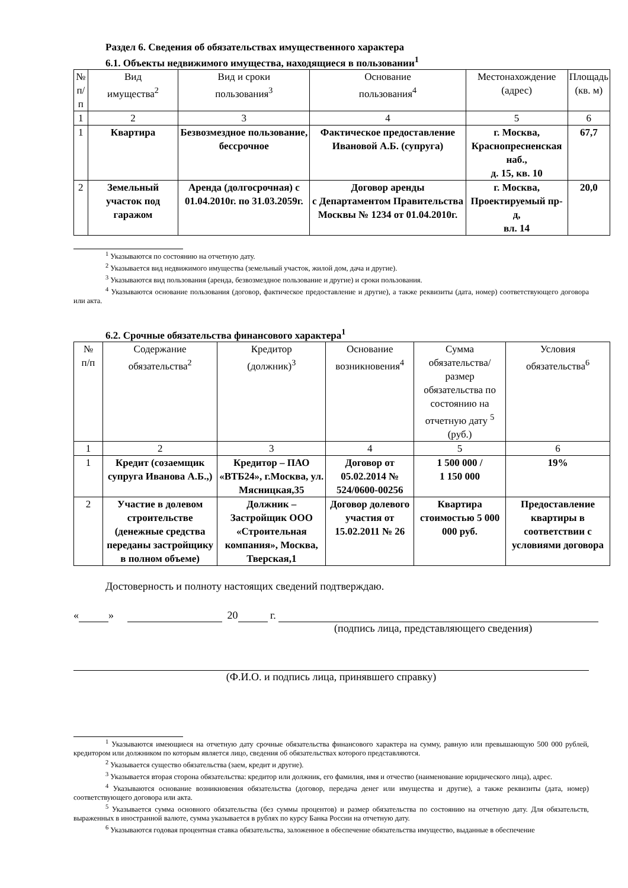Раздел 6. Сведения об обязательствах имущественного характера
6.1. Объекты недвижимого имущества, находящиеся в пользовании<sup>1</sup>
| № п/п | Вид имущества<sup>2</sup> | Вид и сроки пользования<sup>3</sup> | Основание пользования<sup>4</sup> | Местонахождение (адрес) | Площадь (кв. м) |
| --- | --- | --- | --- | --- | --- |
| 1 | 2 | 3 | 4 | 5 | 6 |
| 1 | Квартира | Безвозмездное пользование, бессрочное | Фактическое предоставление Ивановой А.Б. (супруга) | г. Москва, Краснопресненская наб., д. 15, кв. 10 | 67,7 |
| 2 | Земельный участок под гаражом | Аренда (долгосрочная) с 01.04.2010г. по 31.03.2059г. | Договор аренды с Департаментом Правительства Москвы № 1234 от 01.04.2010г. | г. Москва, Проектируемый пр-д, вл. 14 | 20,0 |
<sup>1</sup> Указываются по состоянию на отчетную дату.
<sup>2</sup> Указывается вид недвижимого имущества (земельный участок, жилой дом, дача и другие).
<sup>3</sup> Указываются вид пользования (аренда, безвозмездное пользование и другие) и сроки пользования.
<sup>4</sup> Указываются основание пользования (договор, фактическое предоставление и другие), а также реквизиты (дата, номер) соответствующего договора или акта.
6.2. Срочные обязательства финансового характера<sup>1</sup>
| № п/п | Содержание обязательства<sup>2</sup> | Кредитор (должник)<sup>3</sup> | Основание возникновения<sup>4</sup> | Сумма обязательства/размер обязательства по состоянию на отчетную дату <sup>5</sup> (руб.) | Условия обязательства<sup>6</sup> |
| --- | --- | --- | --- | --- | --- |
| 1 | 2 | 3 | 4 | 5 | 6 |
| 1 | Кредит (созаемщик супруга Иванова А.Б.,) | Кредитор – ПАО «ВТБ24», г.Москва, ул. Мясницкая,35 | Договор от 05.02.2014 № 524/0600-00256 | 1 500 000 / 1 150 000 | 19% |
| 2 | Участие в долевом строительстве (денежные средства переданы застройщику в полном объеме) | Должник – Застройщик ООО «Строительная компания», Москва, Тверская,1 | Договор долевого участия от 15.02.2011 № 26 | Квартира стоимостью 5 000 000 руб. | Предоставление квартиры в соответствии с условиями договора |
Достоверность и полноту настоящих сведений подтверждаю.
« » 20 г.
(подпись лица, представляющего сведения)
(Ф.И.О. и подпись лица, принявшего справку)
<sup>1</sup> Указываются имеющиеся на отчетную дату срочные обязательства финансового характера на сумму, равную или превышающую 500 000 рублей, кредитором или должником по которым является лицо, сведения об обязательствах которого представляются.
<sup>2</sup> Указывается существо обязательства (заем, кредит и другие).
<sup>3</sup> Указывается вторая сторона обязательства: кредитор или должник, его фамилия, имя и отчество (наименование юридического лица), адрес.
<sup>4</sup> Указываются основание возникновения обязательства (договор, передача денег или имущества и другие), а также реквизиты (дата, номер) соответствующего договора или акта.
<sup>5</sup> Указывается сумма основного обязательства (без суммы процентов) и размер обязательства по состоянию на отчетную дату. Для обязательств, выраженных в иностранной валюте, сумма указывается в рублях по курсу Банка России на отчетную дату.
<sup>6</sup> Указываются годовая процентная ставка обязательства, заложенное в обеспечение обязательства имущество, выданные в обеспечение